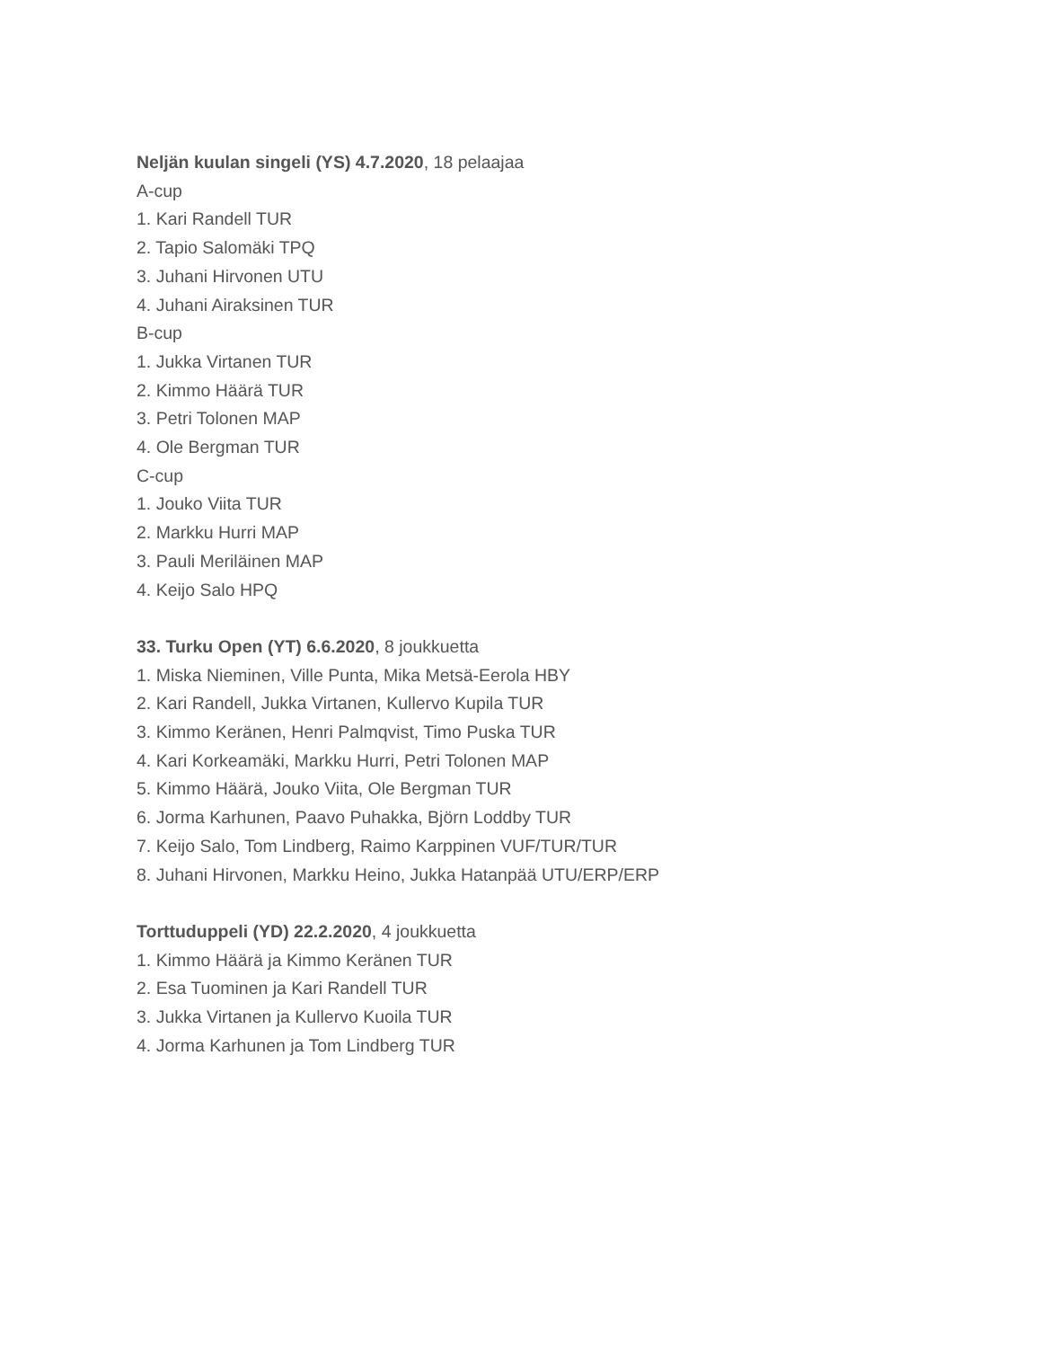Neljän kuulan singeli (YS) 4.7.2020, 18 pelaajaa
A-cup
1. Kari Randell TUR
2. Tapio Salomäki TPQ
3. Juhani Hirvonen UTU
4. Juhani Airaksinen TUR
B-cup
1. Jukka Virtanen TUR
2. Kimmo Häärä TUR
3. Petri Tolonen MAP
4. Ole Bergman TUR
C-cup
1. Jouko Viita TUR
2. Markku Hurri MAP
3. Pauli Meriläinen MAP
4. Keijo Salo HPQ
33. Turku Open (YT) 6.6.2020, 8 joukkuetta
1. Miska Nieminen, Ville Punta, Mika Metsä-Eerola HBY
2. Kari Randell, Jukka Virtanen, Kullervo Kupila TUR
3. Kimmo Keränen, Henri Palmqvist, Timo Puska TUR
4. Kari Korkeamäki, Markku Hurri, Petri Tolonen MAP
5. Kimmo Häärä, Jouko Viita, Ole Bergman TUR
6. Jorma Karhunen, Paavo Puhakka, Björn Loddby TUR
7. Keijo Salo, Tom Lindberg, Raimo Karppinen VUF/TUR/TUR
8. Juhani Hirvonen, Markku Heino, Jukka Hatanpää UTU/ERP/ERP
Torttuduppeli (YD) 22.2.2020, 4 joukkuetta
1. Kimmo Häärä ja Kimmo Keränen TUR
2. Esa Tuominen ja Kari Randell TUR
3. Jukka Virtanen ja Kullervo Kuoila TUR
4. Jorma Karhunen ja Tom Lindberg TUR